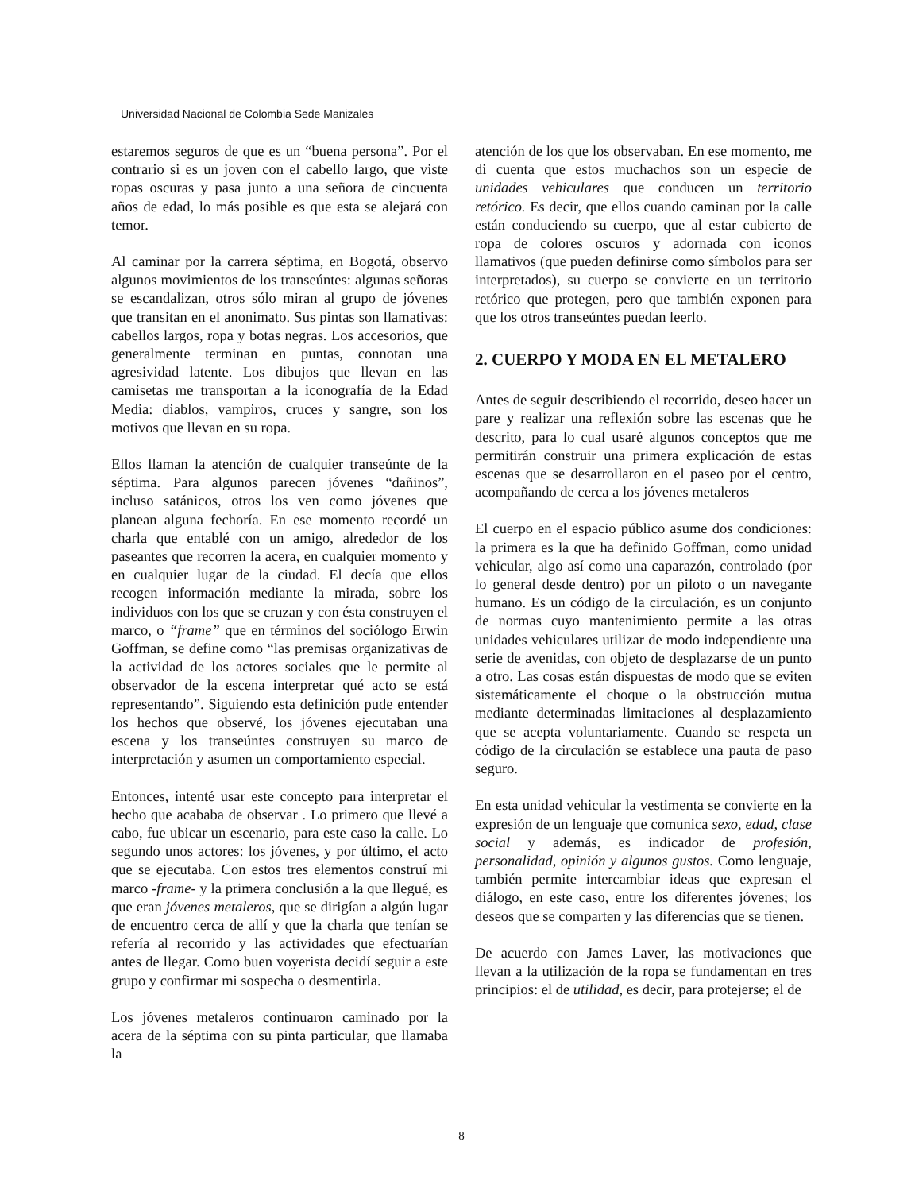Universidad Nacional de Colombia Sede Manizales
estaremos seguros de que es un “buena persona”. Por el contrario si es un joven con el cabello largo, que viste ropas oscuras y pasa junto a una señora de cincuenta años de edad, lo más posible es que esta se alejará con temor.
Al caminar por la carrera séptima, en Bogotá, observo algunos movimientos de los transeúntes: algunas señoras se escandalizan, otros sólo miran al grupo de jóvenes que transitan en el anonimato. Sus pintas son llamativas: cabellos largos, ropa y botas negras. Los accesorios, que generalmente terminan en puntas, connotan una agresividad latente. Los dibujos que llevan en las camisetas me transportan a la iconografía de la Edad Media: diablos, vampiros, cruces y sangre, son los motivos que llevan en su ropa.
Ellos llaman la atención de cualquier transeúnte de la séptima. Para algunos parecen jóvenes “dañinos”, incluso satánicos, otros los ven como jóvenes que planean alguna fechoría. En ese momento recordé un charla que entablé con un amigo, alrededor de los paseantes que recorren la acera, en cualquier momento y en cualquier lugar de la ciudad. El decía que ellos recogen información mediante la mirada, sobre los individuos con los que se cruzan y con ésta construyen el marco, o “frame” que en términos del sociólogo Erwin Goffman, se define como “las premisas organizativas de la actividad de los actores sociales que le permite al observador de la escena interpretar qué acto se está representando”. Siguiendo esta definición pude entender los hechos que observé, los jóvenes ejecutaban una escena y los transeúntes construyen su marco de interpretación y asumen un comportamiento especial.
Entonces, intenté usar este concepto para interpretar el hecho que acababa de observar . Lo primero que llevé a cabo, fue ubicar un escenario, para este caso la calle. Lo segundo unos actores: los jóvenes, y por último, el acto que se ejecutaba. Con estos tres elementos construí mi marco -frame- y la primera conclusión a la que llegué, es que eran jóvenes metaleros, que se dirigían a algún lugar de encuentro cerca de allí y que la charla que tenían se refería al recorrido y las actividades que efectuarían antes de llegar. Como buen voyerista decidí seguir a este grupo y confirmar mi sospecha o desmentirla.
Los jóvenes metaleros continuaron caminado por la acera de la séptima con su pinta particular, que llamaba la
atención de los que los observaban. En ese momento, me di cuenta que estos muchachos son un especie de unidades vehiculares que conducen un territorio retórico. Es decir, que ellos cuando caminan por la calle están conduciendo su cuerpo, que al estar cubierto de ropa de colores oscuros y adornada con iconos llamativos (que pueden definirse como símbolos para ser interpretados), su cuerpo se convierte en un territorio retórico que protegen, pero que también exponen para que los otros transeúntes puedan leerlo.
2. CUERPO Y MODA EN EL METALERO
Antes de seguir describiendo el recorrido, deseo hacer un pare y realizar una reflexión sobre las escenas que he descrito, para lo cual usaré algunos conceptos que me permitirán construir una primera explicación de estas escenas que se desarrollaron en el paseo por el centro, acompañando de cerca a los jóvenes metaleros
El cuerpo en el espacio público asume dos condiciones: la primera es la que ha definido Goffman, como unidad vehicular, algo así como una caparazón, controlado (por lo general desde dentro) por un piloto o un navegante humano. Es un código de la circulación, es un conjunto de normas cuyo mantenimiento permite a las otras unidades vehiculares utilizar de modo independiente una serie de avenidas, con objeto de desplazarse de un punto a otro. Las cosas están dispuestas de modo que se eviten sistemáticamente el choque o la obstrucción mutua mediante determinadas limitaciones al desplazamiento que se acepta voluntariamente. Cuando se respeta un código de la circulación se establece una pauta de paso seguro.
En esta unidad vehicular la vestimenta se convierte en la expresión de un lenguaje que comunica sexo, edad, clase social y además, es indicador de profesión, personalidad, opinión y algunos gustos. Como lenguaje, también permite intercambiar ideas que expresan el diálogo, en este caso, entre los diferentes jóvenes; los deseos que se comparten y las diferencias que se tienen.
De acuerdo con James Laver, las motivaciones que llevan a la utilización de la ropa se fundamentan en tres principios: el de utilidad, es decir, para protejerse; el de
8